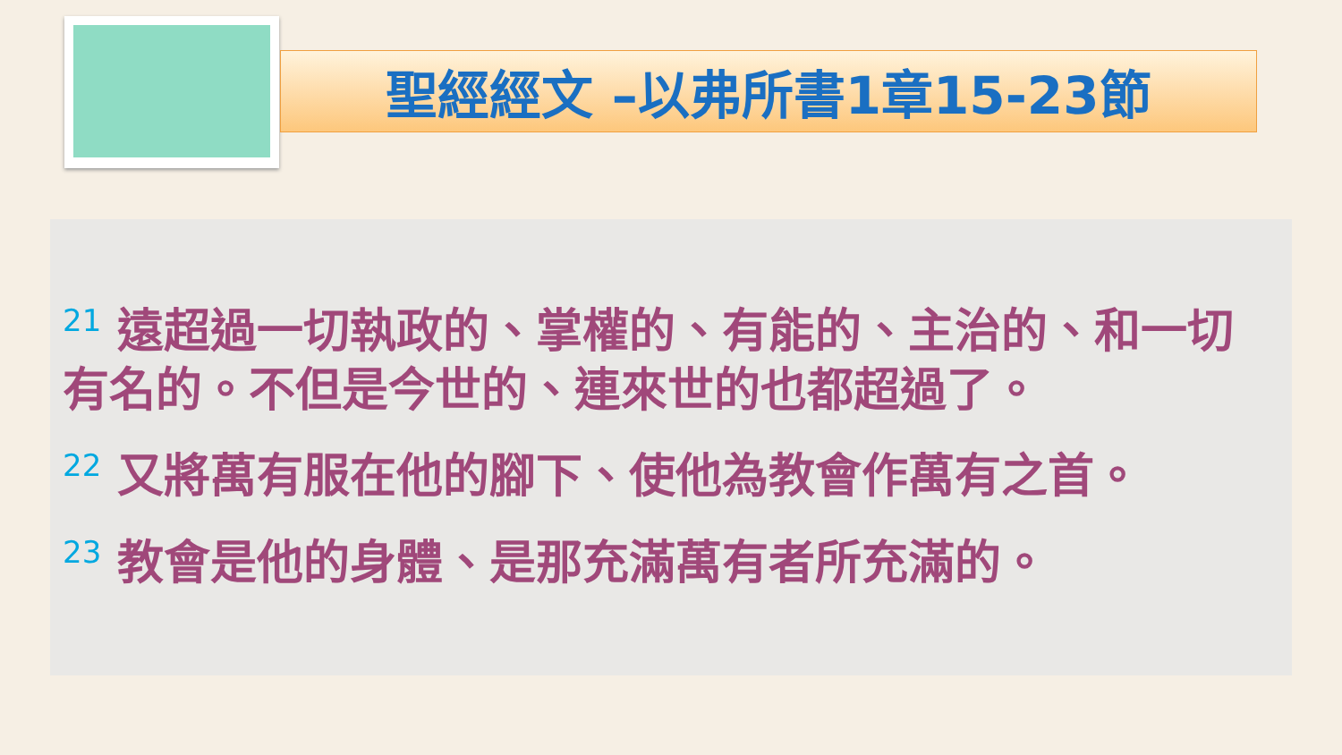聖經經文 –以弗所書1章15-23節
<sup>21</sup> 遠超過一切執政的、掌權的、有能的、主治的、和一切有名的。不但是今世的、連來世的也都超過了。
<sup>22</sup> 又將萬有服在他的腳下、使他為教會作萬有之首。
<sup>23</sup> 教會是他的身體、是那充滿萬有者所充滿的。